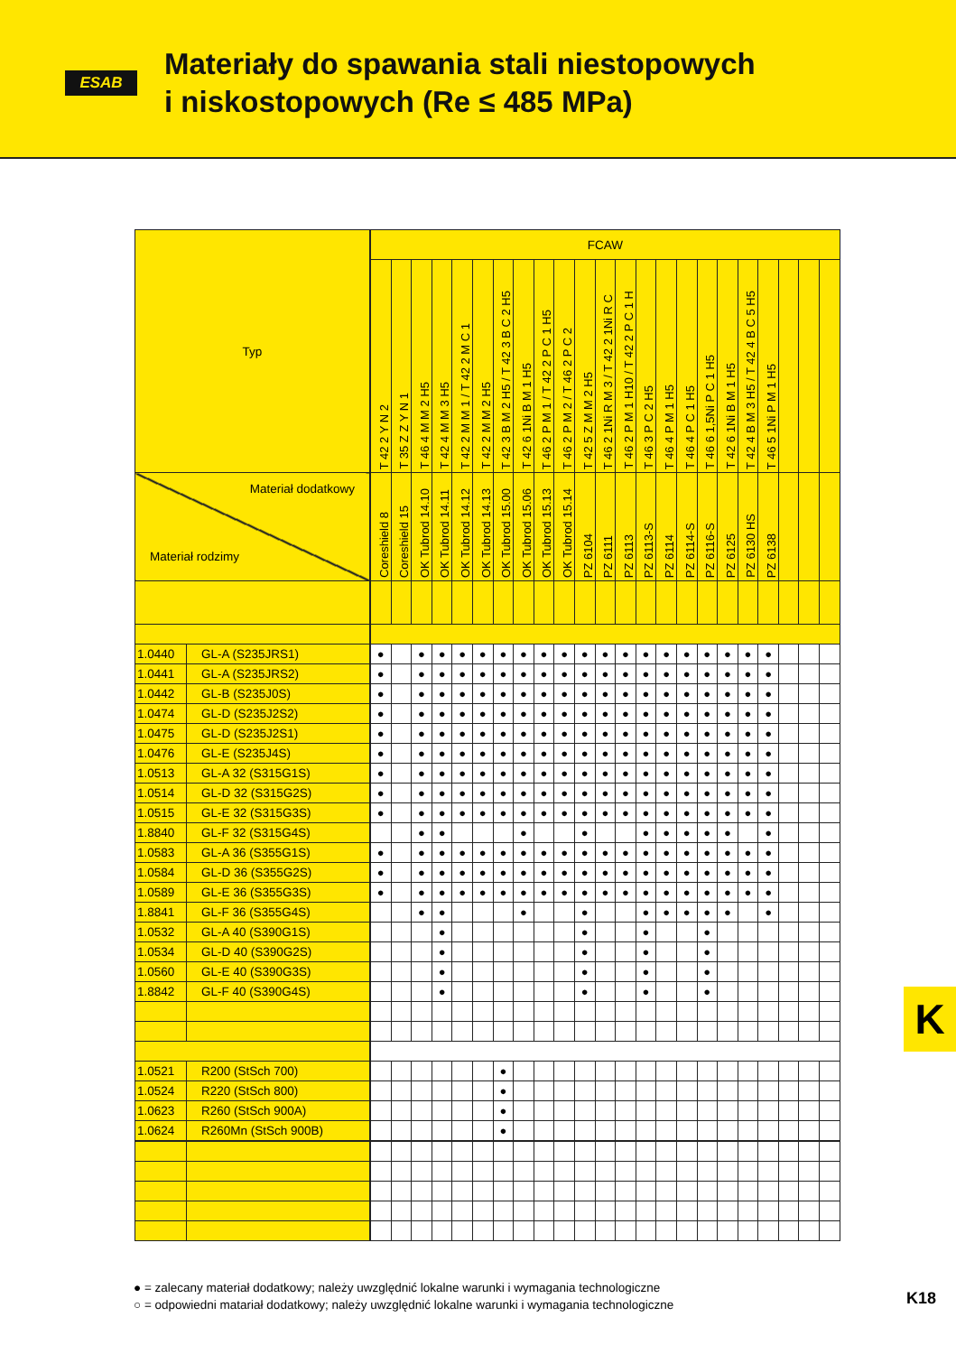ESAB
Materiały do spawania stali niestopowych
i niskostopowych (Re ≤ 485 MPa)
| Typ | | FCAW | | | | | | | | | | | | | | | | | | | | | | |
| --- | --- | --- | --- | --- | --- | --- | --- | --- | --- | --- | --- | --- | --- | --- | --- | --- | --- | --- | --- | --- | --- | --- | --- | --- |
| | | T 42 2 Y N 2 | T 35 Z Z Y N 1 | T 46 4 M M 2 H5 | T 42 4 M M 3 H5 | T 42 2 M M 1 / T 42 2 M C 1 | T 42 2 M M 2 H5 | T 42 3 B M 2 H5 / T 42 3 B C 2 H5 | T 42 6 1Ni B M 1 H5 | T 46 2 P M 1 / T 42 2 P C 1 H5 | T 46 2 P M 2 / T 46 2 P C 2 | T 42 5 Z M M 2 H5 | T 46 2 1Ni R M 3 / T 42 2 1Ni R C | T 46 2 P M 1 H10 / T 42 2 P C 1 H | T 46 3 P C 2 H5 | T 46 4 P M 1 H5 | T 46 4 P C 1 H5 | T 46 6 1,5Ni P C 1 H5 | T 42 6 1Ni B M 1 H5 | T 42 4 B M 3 H5 / T 42 4 B C 5 H5 | T 46 5 1Ni P M 1 H5 | | | |
| Materiał dodatkowy Materiał rodzimy | | Coreshield 8 | Coreshield 15 | OK Tubrod 14.10 | OK Tubrod 14.11 | OK Tubrod 14.12 | OK Tubrod 14.13 | OK Tubrod 15.00 | OK Tubrod 15.06 | OK Tubrod 15.13 | OK Tubrod 15.14 | PZ 6104 | PZ 6111 | PZ 6113 | PZ 6113-S | PZ 6114 | PZ 6114-S | PZ 6116-S | PZ 6125 | PZ 6130 HS | PZ 6138 | | | |
| 1.0440 | GL-A (S235JRS1) | ● | | ● | ● | ● | ● | ● | ● | ● | ● | ● | ● | ● | ● | ● | ● | ● | ● | ● | ● | | | |
| 1.0441 | GL-A (S235JRS2) | ● | | ● | ● | ● | ● | ● | ● | ● | ● | ● | ● | ● | ● | ● | ● | ● | ● | ● | ● | | | |
| 1.0442 | GL-B (S235J0S) | ● | | ● | ● | ● | ● | ● | ● | ● | ● | ● | ● | ● | ● | ● | ● | ● | ● | ● | ● | | | |
| 1.0474 | GL-D (S235J2S2) | ● | | ● | ● | ● | ● | ● | ● | ● | ● | ● | ● | ● | ● | ● | ● | ● | ● | ● | ● | | | |
| 1.0475 | GL-D (S235J2S1) | ● | | ● | ● | ● | ● | ● | ● | ● | ● | ● | ● | ● | ● | ● | ● | ● | ● | ● | ● | | | |
| 1.0476 | GL-E (S235J4S) | ● | | ● | ● | ● | ● | ● | ● | ● | ● | ● | ● | ● | ● | ● | ● | ● | ● | ● | ● | | | |
| 1.0513 | GL-A 32 (S315G1S) | ● | | ● | ● | ● | ● | ● | ● | ● | ● | ● | ● | ● | ● | ● | ● | ● | ● | ● | ● | | | |
| 1.0514 | GL-D 32 (S315G2S) | ● | | ● | ● | ● | ● | ● | ● | ● | ● | ● | ● | ● | ● | ● | ● | ● | ● | ● | ● | | | |
| 1.0515 | GL-E 32 (S315G3S) | ● | | ● | ● | ● | ● | ● | ● | ● | ● | ● | ● | ● | ● | ● | ● | ● | ● | ● | ● | | | |
| 1.8840 | GL-F 32 (S315G4S) | | | ● | ● | | | | ● | | | ● | | | ● | ● | ● | ● | ● | | ● | | | |
| 1.0583 | GL-A 36 (S355G1S) | ● | | ● | ● | ● | ● | ● | ● | ● | ● | ● | ● | ● | ● | ● | ● | ● | ● | ● | ● | | | |
| 1.0584 | GL-D 36 (S355G2S) | ● | | ● | ● | ● | ● | ● | ● | ● | ● | ● | ● | ● | ● | ● | ● | ● | ● | ● | ● | | | |
| 1.0589 | GL-E 36 (S355G3S) | ● | | ● | ● | ● | ● | ● | ● | ● | ● | ● | ● | ● | ● | ● | ● | ● | ● | ● | ● | | | |
| 1.8841 | GL-F 36 (S355G4S) | | | ● | ● | | | | ● | | | ● | | | ● | ● | ● | ● | ● | | ● | | | |
| 1.0532 | GL-A 40 (S390G1S) | | | | ● | | | | | | | ● | | | ● | | | ● | | | | | | |
| 1.0534 | GL-D 40 (S390G2S) | | | | ● | | | | | | | ● | | | ● | | | ● | | | | | | |
| 1.0560 | GL-E 40 (S390G3S) | | | | ● | | | | | | | ● | | | ● | | | ● | | | | | | |
| 1.8842 | GL-F 40 (S390G4S) | | | | ● | | | | | | | ● | | | ● | | | ● | | | | | | |
| 1.0521 | R200 (StSch 700) | | | | | | | ● | | | | | | | | | | | | | | | | |
| 1.0524 | R220 (StSch 800) | | | | | | | ● | | | | | | | | | | | | | | | | |
| 1.0623 | R260 (StSch 900A) | | | | | | | ● | | | | | | | | | | | | | | | | |
| 1.0624 | R260Mn (StSch 900B) | | | | | | | ● | | | | | | | | | | | | | | | | |
● = zalecany materiał dodatkowy; należy uwzględnić lokalne warunki i wymagania technologiczne
○ = odpowiedni matariał dodatkowy; należy uwzględnić lokalne warunki i wymagania technologiczne
K
K18